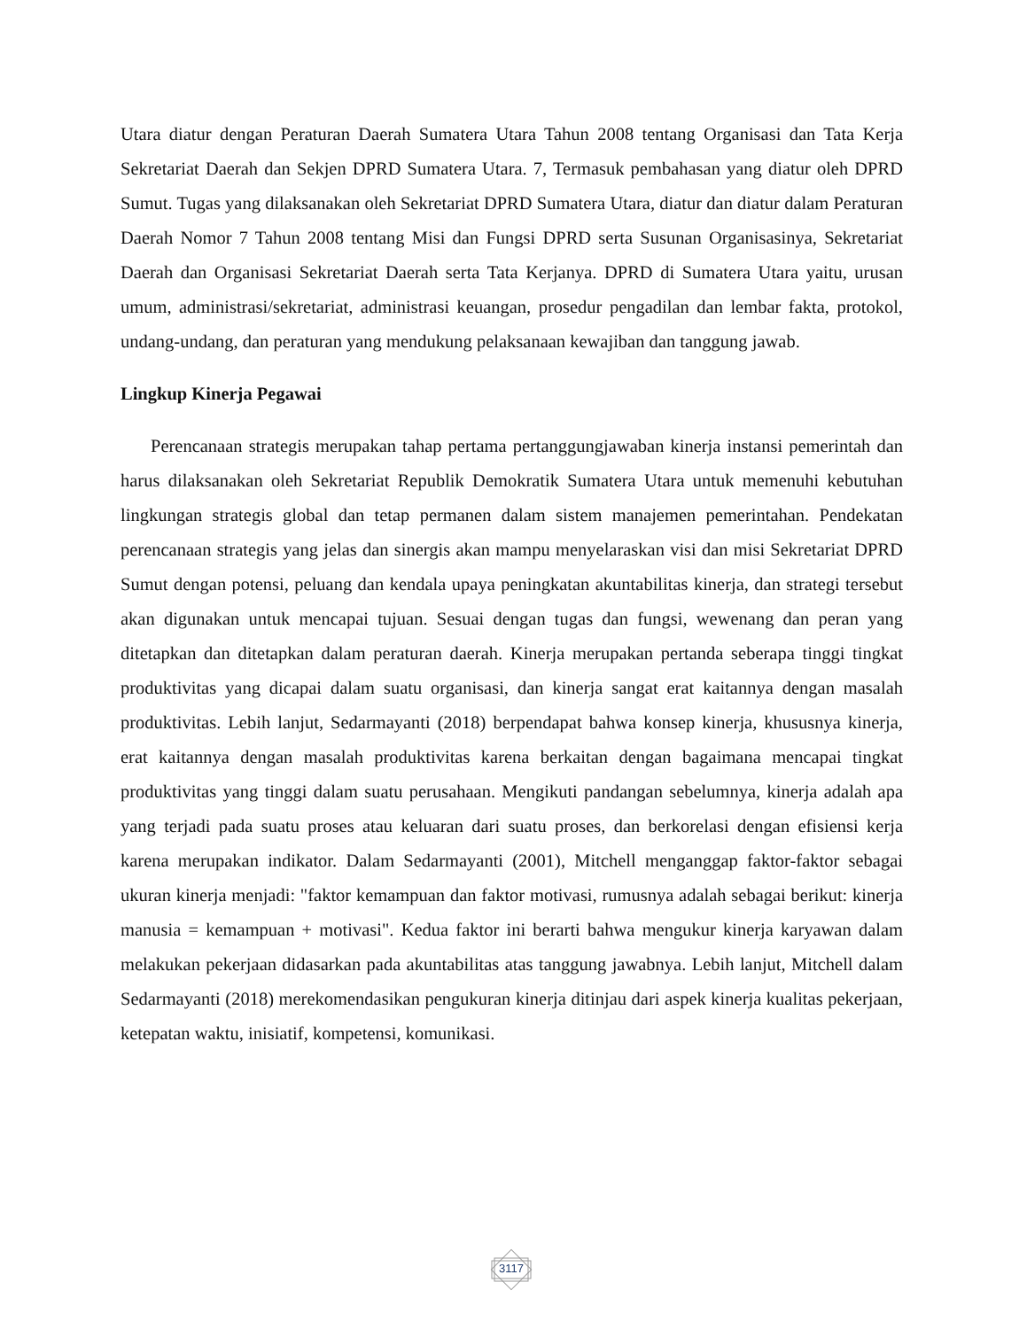Utara diatur dengan Peraturan Daerah Sumatera Utara Tahun 2008 tentang Organisasi dan Tata Kerja Sekretariat Daerah dan Sekjen DPRD Sumatera Utara. 7, Termasuk pembahasan yang diatur oleh DPRD Sumut. Tugas yang dilaksanakan oleh Sekretariat DPRD Sumatera Utara, diatur dan diatur dalam Peraturan Daerah Nomor 7 Tahun 2008 tentang Misi dan Fungsi DPRD serta Susunan Organisasinya, Sekretariat Daerah dan Organisasi Sekretariat Daerah serta Tata Kerjanya. DPRD di Sumatera Utara yaitu, urusan umum, administrasi/sekretariat, administrasi keuangan, prosedur pengadilan dan lembar fakta, protokol, undang-undang, dan peraturan yang mendukung pelaksanaan kewajiban dan tanggung jawab.
Lingkup Kinerja Pegawai
Perencanaan strategis merupakan tahap pertama pertanggungjawaban kinerja instansi pemerintah dan harus dilaksanakan oleh Sekretariat Republik Demokratik Sumatera Utara untuk memenuhi kebutuhan lingkungan strategis global dan tetap permanen dalam sistem manajemen pemerintahan. Pendekatan perencanaan strategis yang jelas dan sinergis akan mampu menyelaraskan visi dan misi Sekretariat DPRD Sumut dengan potensi, peluang dan kendala upaya peningkatan akuntabilitas kinerja, dan strategi tersebut akan digunakan untuk mencapai tujuan. Sesuai dengan tugas dan fungsi, wewenang dan peran yang ditetapkan dan ditetapkan dalam peraturan daerah. Kinerja merupakan pertanda seberapa tinggi tingkat produktivitas yang dicapai dalam suatu organisasi, dan kinerja sangat erat kaitannya dengan masalah produktivitas. Lebih lanjut, Sedarmayanti (2018) berpendapat bahwa konsep kinerja, khususnya kinerja, erat kaitannya dengan masalah produktivitas karena berkaitan dengan bagaimana mencapai tingkat produktivitas yang tinggi dalam suatu perusahaan. Mengikuti pandangan sebelumnya, kinerja adalah apa yang terjadi pada suatu proses atau keluaran dari suatu proses, dan berkorelasi dengan efisiensi kerja karena merupakan indikator. Dalam Sedarmayanti (2001), Mitchell menganggap faktor-faktor sebagai ukuran kinerja menjadi: "faktor kemampuan dan faktor motivasi, rumusnya adalah sebagai berikut: kinerja manusia = kemampuan + motivasi". Kedua faktor ini berarti bahwa mengukur kinerja karyawan dalam melakukan pekerjaan didasarkan pada akuntabilitas atas tanggung jawabnya. Lebih lanjut, Mitchell dalam Sedarmayanti (2018) merekomendasikan pengukuran kinerja ditinjau dari aspek kinerja kualitas pekerjaan, ketepatan waktu, inisiatif, kompetensi, komunikasi.
3117